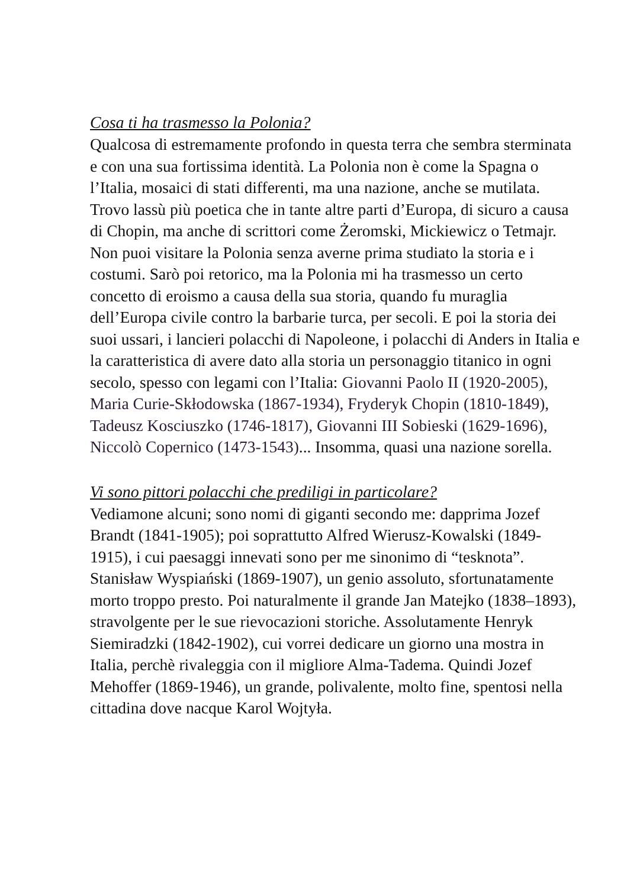Cosa ti ha trasmesso la Polonia?
Qualcosa di estremamente profondo in questa terra che sembra sterminata e con una sua fortissima identità. La Polonia non è come la Spagna o l’Italia, mosaici di stati differenti, ma una nazione, anche se mutilata. Trovo lassù più poetica che in tante altre parti d’Europa, di sicuro a causa di Chopin, ma anche di scrittori come Żeromski, Mickiewicz o Tetmajr. Non puoi visitare la Polonia senza averne prima studiato la storia e i costumi. Sarò poi retorico, ma la Polonia mi ha trasmesso un certo concetto di eroismo a causa della sua storia, quando fu muraglia dell’Europa civile contro la barbarie turca, per secoli. E poi la storia dei suoi ussari, i lancieri polacchi di Napoleone, i polacchi di Anders in Italia e la caratteristica di avere dato alla storia un personaggio titanico in ogni secolo, spesso con legami con l’Italia: Giovanni Paolo II (1920-2005), Maria Curie-Skłodowska (1867-1934), Fryderyk Chopin (1810-1849), Tadeusz Kosciuszko (1746-1817), Giovanni III Sobieski (1629-1696), Niccolò Copernico (1473-1543)... Insomma, quasi una nazione sorella.
Vi sono pittori polacchi che prediligi in particolare?
Vediamone alcuni; sono nomi di giganti secondo me: dapprima Jozef Brandt (1841-1905); poi soprattutto Alfred Wierusz-Kowalski (1849-1915), i cui paesaggi innevati sono per me sinonimo di “tesknota”. Stanisław Wyspiański (1869-1907), un genio assoluto, sfortunatamente morto troppo presto. Poi naturalmente il grande Jan Matejko (1838–1893), stravolgente per le sue rievocazioni storiche. Assolutamente Henryk Siemiradzki (1842-1902), cui vorrei dedicare un giorno una mostra in Italia, perchè rivaleggia con il migliore Alma-Tadema. Quindi Jozef Mehoffer (1869-1946), un grande, polivalente, molto fine, spentosi nella cittadina dove nacque Karol Wojtyła.